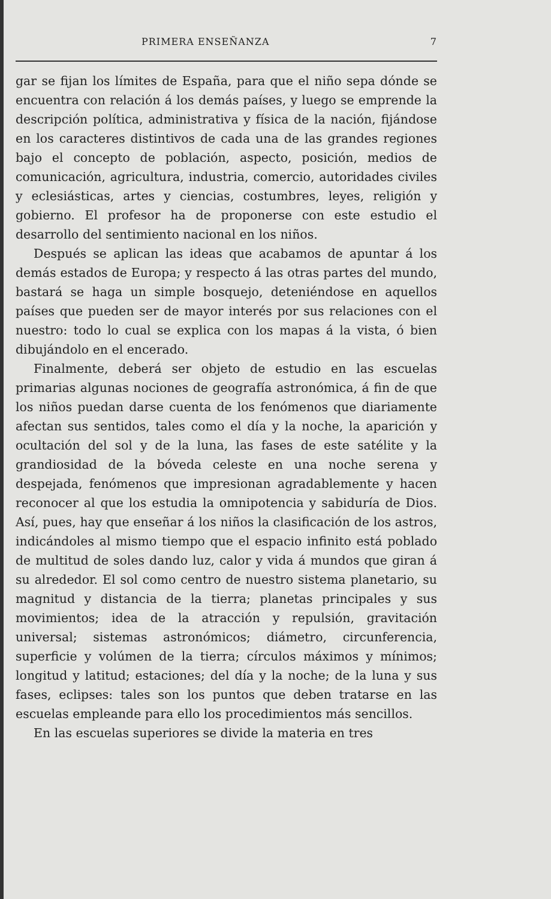PRIMERA ENSEÑANZA 7
gar se fijan los límites de España, para que el niño sepa dónde se encuentra con relación á los demás países, y luego se emprende la descripción política, administrativa y física de la nación, fijándose en los caracteres distintivos de cada una de las grandes regiones bajo el concepto de población, aspecto, posición, medios de comunicación, agricultura, industria, comercio, autoridades civiles y eclesiásticas, artes y ciencias, costumbres, leyes, religión y gobierno. El profesor ha de proponerse con este estudio el desarrollo del sentimiento nacional en los niños.
Después se aplican las ideas que acabamos de apuntar á los demás estados de Europa; y respecto á las otras partes del mundo, bastará se haga un simple bosquejo, deteniéndose en aquellos países que pueden ser de mayor interés por sus relaciones con el nuestro: todo lo cual se explica con los mapas á la vista, ó bien dibujándolo en el encerado.
Finalmente, deberá ser objeto de estudio en las escuelas primarias algunas nociones de geografía astronómica, á fin de que los niños puedan darse cuenta de los fenómenos que diariamente afectan sus sentidos, tales como el día y la noche, la aparición y ocultación del sol y de la luna, las fases de este satélite y la grandiosidad de la bóveda celeste en una noche serena y despejada, fenómenos que impresionan agradablemente y hacen reconocer al que los estudia la omnipotencia y sabiduría de Dios. Así, pues, hay que enseñar á los niños la clasificación de los astros, indicándoles al mismo tiempo que el espacio infinito está poblado de multitud de soles dando luz, calor y vida á mundos que giran á su alrededor. El sol como centro de nuestro sistema planetario, su magnitud y distancia de la tierra; planetas principales y sus movimientos; idea de la atracción y repulsión, gravitación universal; sistemas astronómicos; diámetro, circunferencia, superficie y volúmen de la tierra; círculos máximos y mínimos; longitud y latitud; estaciones; del día y la noche; de la luna y sus fases, eclipses: tales son los puntos que deben tratarse en las escuelas empleande para ello los procedimientos más sencillos.
En las escuelas superiores se divide la materia en tres